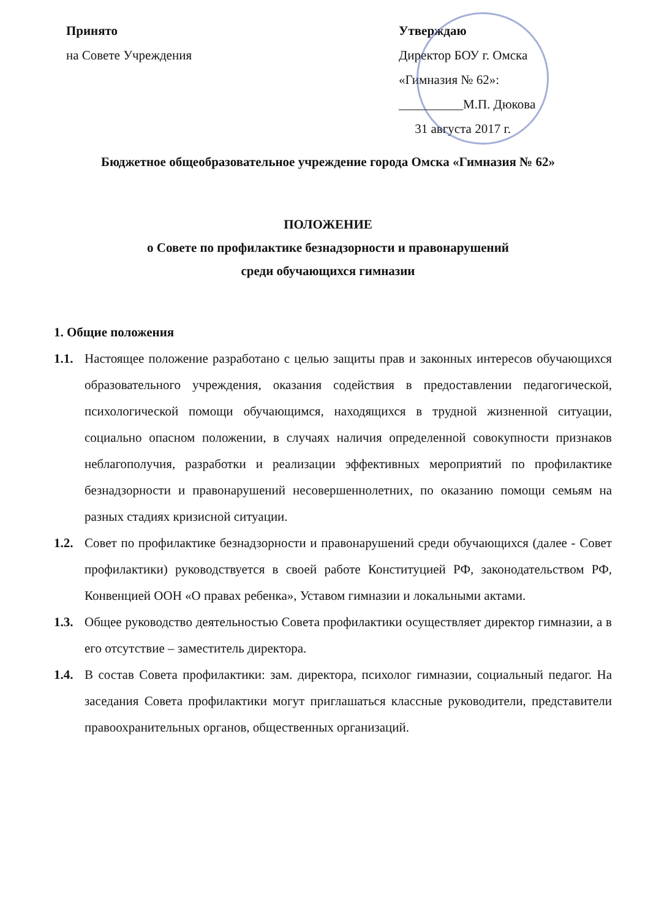Принято
на Совете Учреждения
Утверждаю
Директор БОУ г. Омска
«Гимназия № 62»:
__________М.П. Дюкова
31 августа 2017 г.
Бюджетное общеобразовательное учреждение города Омска «Гимназия № 62»
ПОЛОЖЕНИЕ
о Совете по профилактике безнадзорности и правонарушений
среди обучающихся гимназии
1. Общие положения
1.1. Настоящее положение разработано с целью защиты прав и законных интересов обучающихся образовательного учреждения, оказания содействия в предоставлении педагогической, психологической помощи обучающимся, находящихся в трудной жизненной ситуации, социально опасном положении, в случаях наличия определенной совокупности признаков неблагополучия, разработки и реализации эффективных мероприятий по профилактике безнадзорности и правонарушений несовершеннолетних, по оказанию помощи семьям на разных стадиях кризисной ситуации.
1.2. Совет по профилактике безнадзорности и правонарушений среди обучающихся (далее - Совет профилактики) руководствуется в своей работе Конституцией РФ, законодательством РФ, Конвенцией ООН «О правах ребенка», Уставом гимназии и локальными актами.
1.3. Общее руководство деятельностью Совета профилактики осуществляет директор гимназии, а в его отсутствие – заместитель директора.
1.4. В состав Совета профилактики: зам. директора, психолог гимназии, социальный педагог. На заседания Совета профилактики могут приглашаться классные руководители, представители правоохранительных органов, общественных организаций.